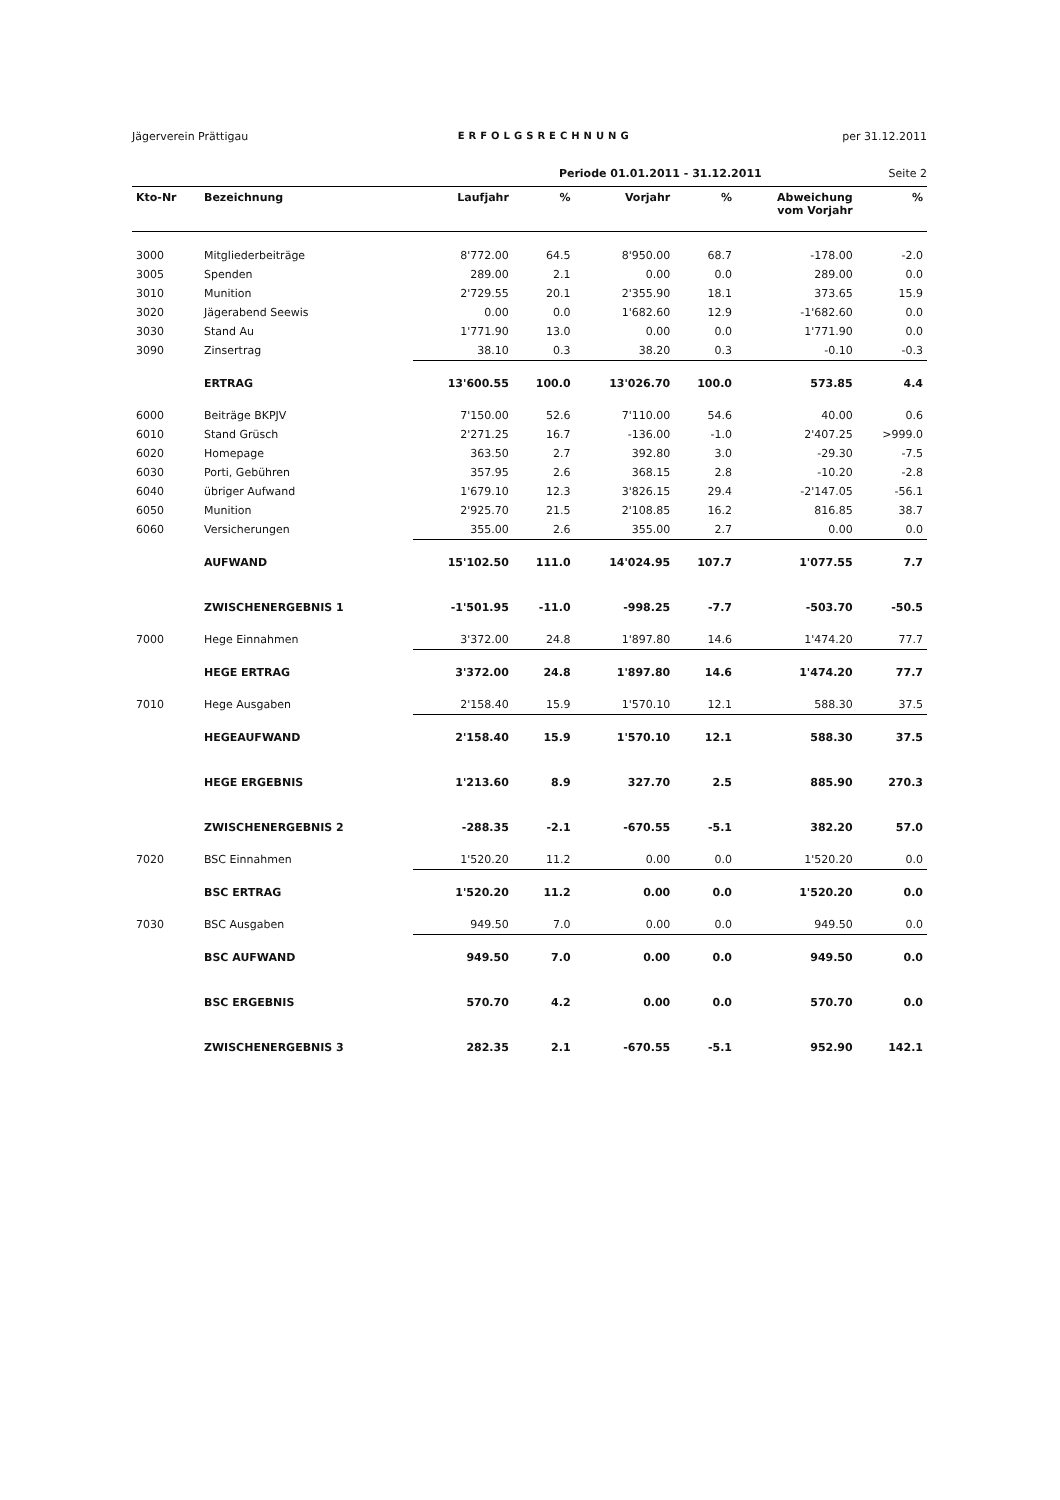Jägerverein Prättigau ERFOLGSRECHNUNG per 31.12.2011
Periode 01.01.2011 - 31.12.2011 Seite 2
| Kto-Nr | Bezeichnung | Laufjahr | % | Vorjahr | % | Abweichung vom Vorjahr | % |
| --- | --- | --- | --- | --- | --- | --- | --- |
| 3000 | Mitgliederbeiträge | 8'772.00 | 64.5 | 8'950.00 | 68.7 | -178.00 | -2.0 |
| 3005 | Spenden | 289.00 | 2.1 | 0.00 | 0.0 | 289.00 | 0.0 |
| 3010 | Munition | 2'729.55 | 20.1 | 2'355.90 | 18.1 | 373.65 | 15.9 |
| 3020 | Jägerabend Seewis | 0.00 | 0.0 | 1'682.60 | 12.9 | -1'682.60 | 0.0 |
| 3030 | Stand Au | 1'771.90 | 13.0 | 0.00 | 0.0 | 1'771.90 | 0.0 |
| 3090 | Zinsertrag | 38.10 | 0.3 | 38.20 | 0.3 | -0.10 | -0.3 |
| | ERTRAG | 13'600.55 | 100.0 | 13'026.70 | 100.0 | 573.85 | 4.4 |
| 6000 | Beiträge BKPJV | 7'150.00 | 52.6 | 7'110.00 | 54.6 | 40.00 | 0.6 |
| 6010 | Stand Grüsch | 2'271.25 | 16.7 | -136.00 | -1.0 | 2'407.25 | >999.0 |
| 6020 | Homepage | 363.50 | 2.7 | 392.80 | 3.0 | -29.30 | -7.5 |
| 6030 | Porti, Gebühren | 357.95 | 2.6 | 368.15 | 2.8 | -10.20 | -2.8 |
| 6040 | übriger Aufwand | 1'679.10 | 12.3 | 3'826.15 | 29.4 | -2'147.05 | -56.1 |
| 6050 | Munition | 2'925.70 | 21.5 | 2'108.85 | 16.2 | 816.85 | 38.7 |
| 6060 | Versicherungen | 355.00 | 2.6 | 355.00 | 2.7 | 0.00 | 0.0 |
| | AUFWAND | 15'102.50 | 111.0 | 14'024.95 | 107.7 | 1'077.55 | 7.7 |
| | ZWISCHENERGEBNIS 1 | -1'501.95 | -11.0 | -998.25 | -7.7 | -503.70 | -50.5 |
| 7000 | Hege Einnahmen | 3'372.00 | 24.8 | 1'897.80 | 14.6 | 1'474.20 | 77.7 |
| | HEGE ERTRAG | 3'372.00 | 24.8 | 1'897.80 | 14.6 | 1'474.20 | 77.7 |
| 7010 | Hege Ausgaben | 2'158.40 | 15.9 | 1'570.10 | 12.1 | 588.30 | 37.5 |
| | HEGEAUFWAND | 2'158.40 | 15.9 | 1'570.10 | 12.1 | 588.30 | 37.5 |
| | HEGE ERGEBNIS | 1'213.60 | 8.9 | 327.70 | 2.5 | 885.90 | 270.3 |
| | ZWISCHENERGEBNIS 2 | -288.35 | -2.1 | -670.55 | -5.1 | 382.20 | 57.0 |
| 7020 | BSC Einnahmen | 1'520.20 | 11.2 | 0.00 | 0.0 | 1'520.20 | 0.0 |
| | BSC ERTRAG | 1'520.20 | 11.2 | 0.00 | 0.0 | 1'520.20 | 0.0 |
| 7030 | BSC Ausgaben | 949.50 | 7.0 | 0.00 | 0.0 | 949.50 | 0.0 |
| | BSC AUFWAND | 949.50 | 7.0 | 0.00 | 0.0 | 949.50 | 0.0 |
| | BSC ERGEBNIS | 570.70 | 4.2 | 0.00 | 0.0 | 570.70 | 0.0 |
| | ZWISCHENERGEBNIS 3 | 282.35 | 2.1 | -670.55 | -5.1 | 952.90 | 142.1 |